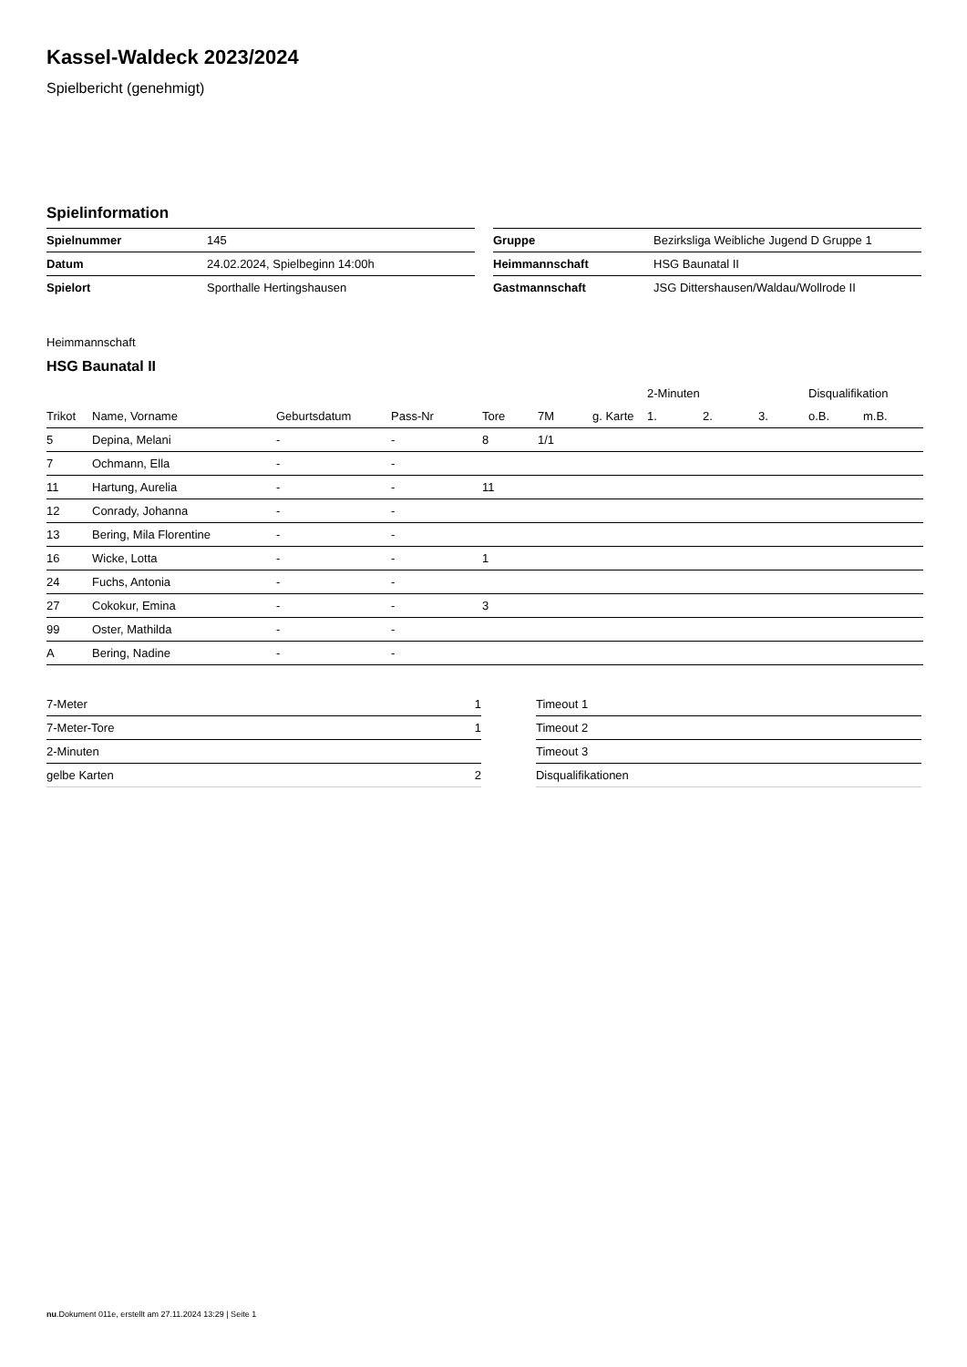Kassel-Waldeck 2023/2024
Spielbericht (genehmigt)
Spielinformation
| Spielnummer | 145 |
| Datum | 24.02.2024, Spielbeginn 14:00h |
| Spielort | Sporthalle Hertingshausen |
| Gruppe | Bezirksliga Weibliche Jugend D Gruppe 1 |
| Heimmannschaft | HSG Baunatal II |
| Gastmannschaft | JSG Dittershausen/Waldau/Wollrode II |
Heimmannschaft
HSG Baunatal II
| | | | | | | | 2-Minuten | | | Disqualifikation | |
| --- | --- | --- | --- | --- | --- | --- | --- | --- | --- | --- | --- |
| Trikot | Name, Vorname | Geburtsdatum | Pass-Nr | Tore | 7M | g. Karte | 1. | 2. | 3. | o.B. | m.B. |
| 5 | Depina, Melani | - | - | 8 | 1/1 | | | | | | |
| 7 | Ochmann, Ella | - | - | | | | | | | | |
| 11 | Hartung, Aurelia | - | - | 11 | | | | | | | |
| 12 | Conrady, Johanna | - | - | | | | | | | | |
| 13 | Bering, Mila Florentine | - | - | | | | | | | | |
| 16 | Wicke, Lotta | - | - | 1 | | | | | | | |
| 24 | Fuchs, Antonia | - | - | | | | | | | | |
| 27 | Cokokur, Emina | - | - | 3 | | | | | | | |
| 99 | Oster, Mathilda | - | - | | | | | | | | |
| A | Bering, Nadine | - | - | | | | | | | | |
| 7-Meter | 1 |
| 7-Meter-Tore | 1 |
| 2-Minuten | |
| gelbe Karten | 2 |
| Timeout 1 |
| Timeout 2 |
| Timeout 3 |
| Disqualifikationen |
nu.Dokument 011e, erstellt am 27.11.2024 13:29 | Seite 1